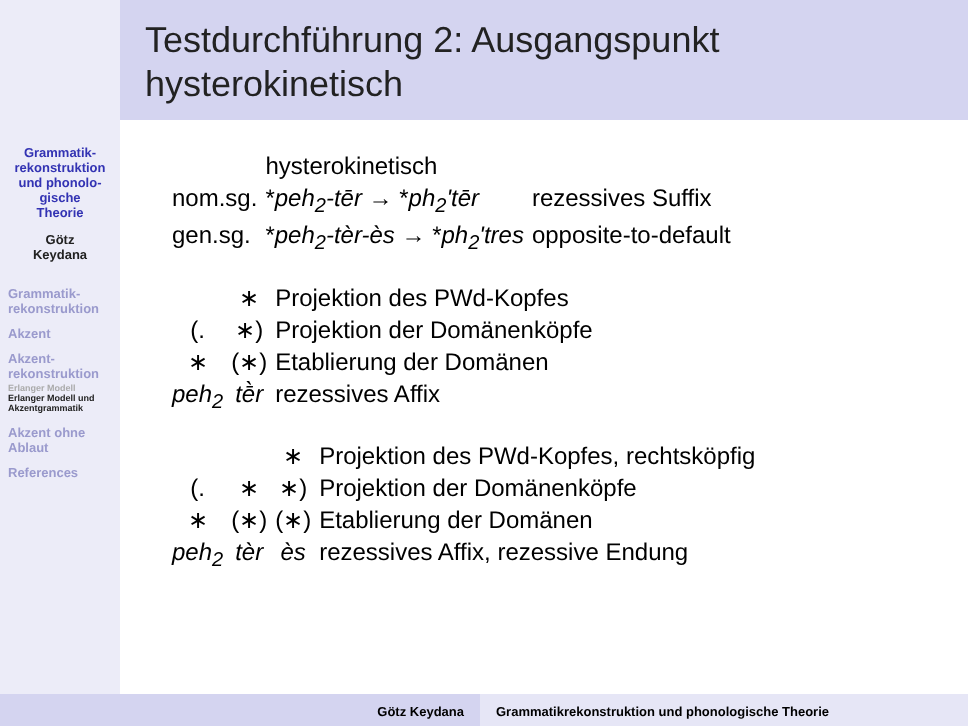Grammatik-
rekonstruktion
und phonolo-
gische
Theorie
Götz
Keydana
Grammatik-
rekonstruktion
Akzent
Akzent-
rekonstruktion
Erlanger Modell
Erlanger Modell und Akzentgrammatik
Akzent ohne Ablaut
References
Testdurchführung 2: Ausgangspunkt hysterokinetisch
| | hysterokinetisch | |
| nom.sg. | * peh<sub>2</sub>-tēr → * ph<sub>2</sub>'tēr | rezessives Suffix |
| gen.sg. | * peh<sub>2</sub>-tèr-ès → * ph<sub>2</sub>'tres | opposite-to-default |
| | ∗ | Projektion des PWd-Kopfes |
| (. | ∗) | Projektion der Domänenköpfe |
| ∗ | (∗) | Etablierung der Domänen |
| peh<sub>2</sub> | tḕr | rezessives Affix |
| | | ∗ | Projektion des PWd-Kopfes, rechtsköpfig |
| (. | ∗ | ∗) | Projektion der Domänenköpfe |
| ∗ | (∗) | (∗) | Etablierung der Domänen |
| peh<sub>2</sub> | tèr | ès | rezessives Affix, rezessive Endung |
Götz Keydana Grammatikrekonstruktion und phonologische Theorie